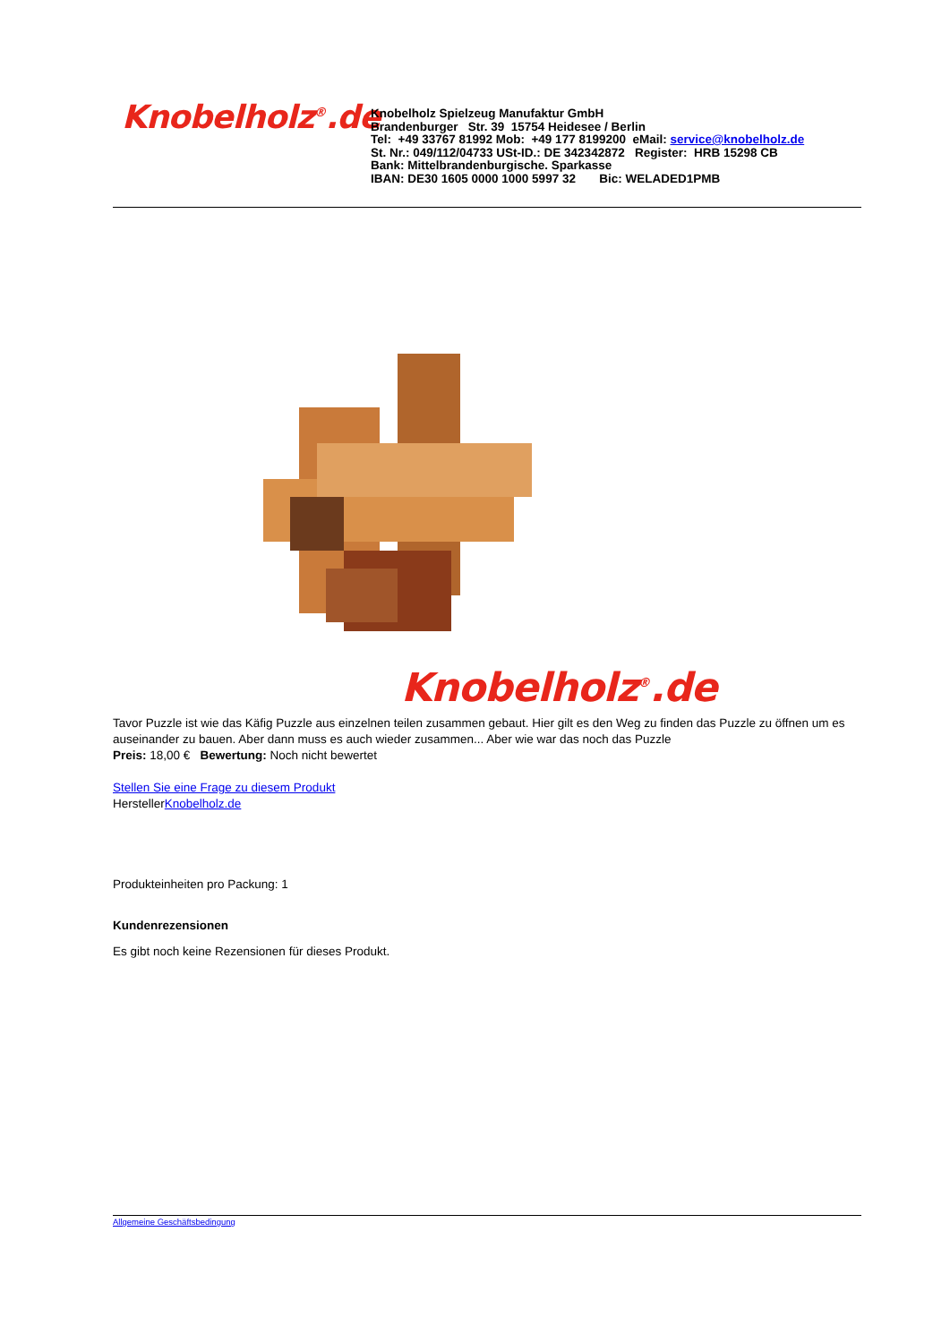Knobelholz<sup>®</sup>.de
Knobelholz Spielzeug Manufaktur GmbH
Brandenburger Str. 39 15754 Heidesee / Berlin
Tel: +49 33767 81992 Mob: +49 177 8199200 eMail: service@knobelholz.de
St. Nr.: 049/112/04733 USt-ID.: DE 342342872 Register: HRB 15298 CB
Bank: Mittelbrandenburgische. Sparkasse
IBAN: DE30 1605 0000 1000 5997 32 Bic: WELADED1PMB
Knobelholz<sup>®</sup>.de
Tavor Puzzle ist wie das Käfig Puzzle aus einzelnen teilen zusammen gebaut. Hier gilt es den Weg zu finden das Puzzle zu öffnen um es auseinander zu bauen. Aber dann muss es auch wieder zusammen... Aber wie war das noch das Puzzle
Preis: 18,00 € Bewertung: Noch nicht bewertet
Stellen Sie eine Frage zu diesem Produkt
HerstellerKnobelholz.de
Produkteinheiten pro Packung: 1
Kundenrezensionen
Es gibt noch keine Rezensionen für dieses Produkt.
Allgemeine Geschäftsbedingung